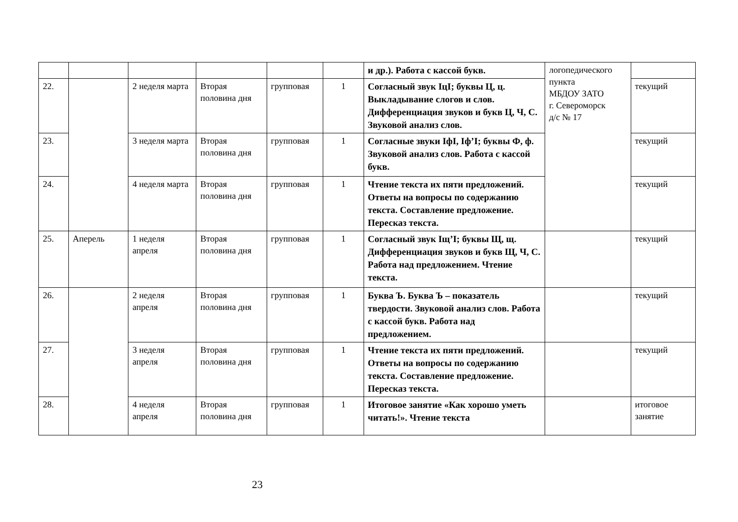| | | | | | | и др.). Работа с кассой букв. | логопедического пункта МБДОУ ЗАТО г. Североморск д/с № 17 | |
| 22. | | 2 неделя марта | Вторая половина дня | групповая | 1 | Согласный звук IцI; буквы Ц, ц. Выкладывание слогов и слов. Дифференциация звуков и букв Ц, Ч, С. Звуковой анализ слов. | | текущий |
| 23. | | 3 неделя марта | Вторая половина дня | групповая | 1 | Согласные звуки IфI, Iф’I; буквы Ф, ф. Звуковой анализ слов. Работа с кассой букв. | | текущий |
| 24. | | 4 неделя марта | Вторая половина дня | групповая | 1 | Чтение текста их пяти предложений. Ответы на вопросы по содержанию текста. Составление предложение. Пересказ текста. | | текущий |
| 25. | Аперель | 1 неделя апреля | Вторая половина дня | групповая | 1 | Согласный звук Iщ’I; буквы Щ, щ. Дифференциация звуков и букв Щ, Ч, С. Работа над предложением. Чтение текста. | | текущий |
| 26. | | 2 неделя апреля | Вторая половина дня | групповая | 1 | Буква Ъ. Буква Ъ – показатель твердости. Звуковой анализ слов. Работа с кассой букв. Работа над предложением. | | текущий |
| 27. | | 3 неделя апреля | Вторая половина дня | групповая | 1 | Чтение текста их пяти предложений. Ответы на вопросы по содержанию текста. Составление предложение. Пересказ текста. | | текущий |
| 28. | | 4 неделя апреля | Вторая половина дня | групповая | 1 | Итоговое занятие «Как хорошо уметь читать!». Чтение текста | | итоговое занятие |
23